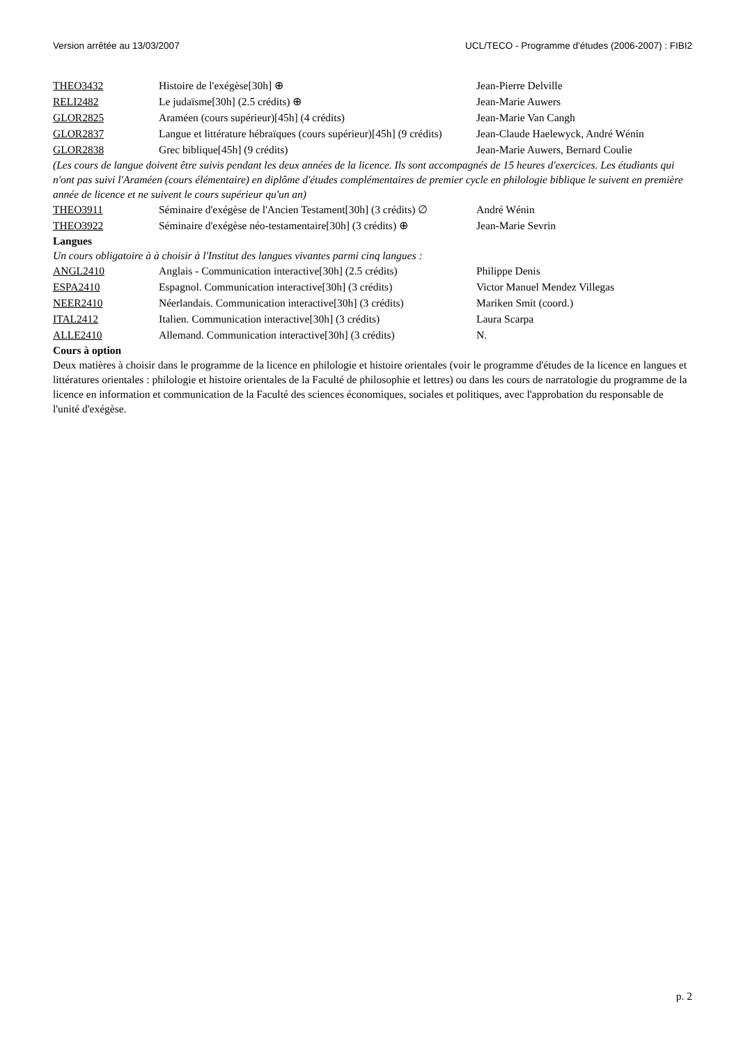Version arrêtée au 13/03/2007 UCL/TECO - Programme d'études (2006-2007) : FIBI2
| THEO3432 | Histoire de l'exégèse[30h] ⊕ | Jean-Pierre Delville |
| RELI2482 | Le judaïsme[30h] (2.5 crédits) ⊕ | Jean-Marie Auwers |
| GLOR2825 | Araméen (cours supérieur)[45h] (4 crédits) | Jean-Marie Van Cangh |
| GLOR2837 | Langue et littérature hébraïques (cours supérieur)[45h] (9 crédits) | Jean-Claude Haelewyck, André Wénin |
| GLOR2838 | Grec biblique[45h] (9 crédits) | Jean-Marie Auwers, Bernard Coulie |
(Les cours de langue doivent être suivis pendant les deux années de la licence. Ils sont accompagnés de 15 heures d'exercices. Les étudiants qui n'ont pas suivi l'Araméen (cours élémentaire) en diplôme d'études complémentaires de premier cycle en philologie biblique le suivent en première année de licence et ne suivent le cours supérieur qu'un an)
| THEO3911 | Séminaire d'exégèse de l'Ancien Testament[30h] (3 crédits) ∅ | André Wénin |
| THEO3922 | Séminaire d'exégèse néo-testamentaire[30h] (3 crédits) ⊕ | Jean-Marie Sevrin |
Langues
Un cours obligatoire à à choisir à l'Institut des langues vivantes parmi cinq langues :
| ANGL2410 | Anglais - Communication interactive[30h] (2.5 crédits) | Philippe Denis |
| ESPA2410 | Espagnol. Communication interactive[30h] (3 crédits) | Victor Manuel Mendez Villegas |
| NEER2410 | Néerlandais. Communication interactive[30h] (3 crédits) | Mariken Smit (coord.) |
| ITAL2412 | Italien. Communication interactive[30h] (3 crédits) | Laura Scarpa |
| ALLE2410 | Allemand. Communication interactive[30h] (3 crédits) | N. |
Cours à option
Deux matières à choisir dans le programme de la licence en philologie et histoire orientales (voir le programme d'études de la licence en langues et littératures orientales : philologie et histoire orientales de la Faculté de philosophie et lettres) ou dans les cours de narratologie du programme de la licence en information et communication de la Faculté des sciences économiques, sociales et politiques, avec l'approbation du responsable de l'unité d'exégèse.
p. 2